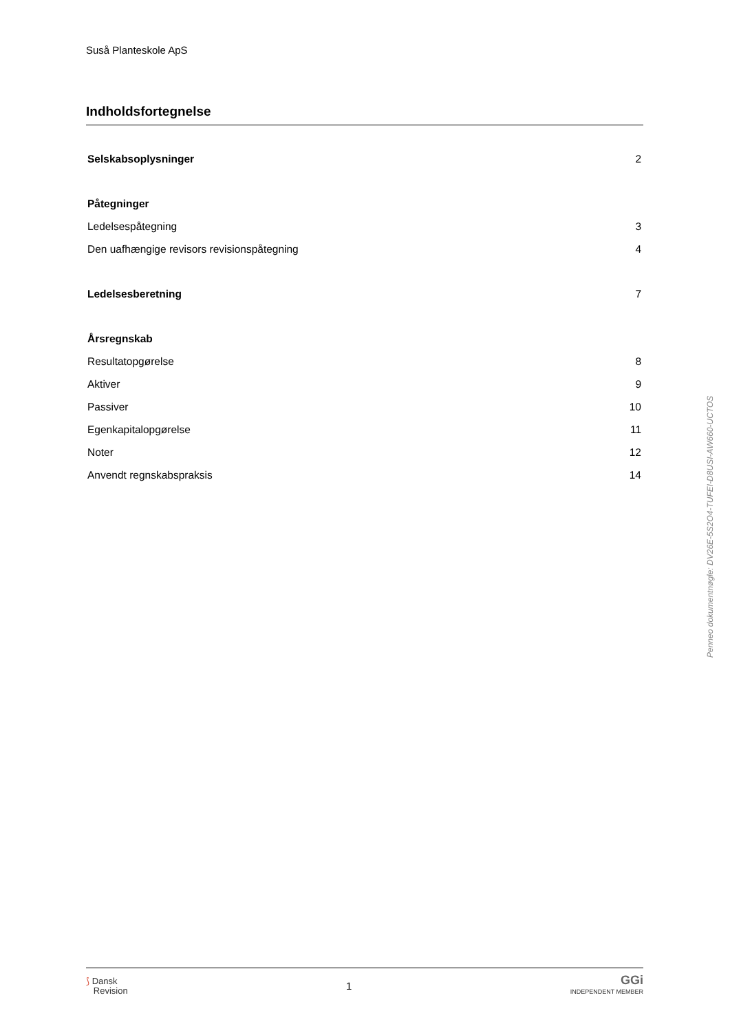Suså Planteskole ApS
Indholdsfortegnelse
Selskabsoplysninger 2
Påtegninger
Ledelsespåtegning 3
Den uafhængige revisors revisionspåtegning 4
Ledelsesberetning 7
Årsregnskab
Resultatopgørelse 8
Aktiver 9
Passiver 10
Egenkapitalopgørelse 11
Noter 12
Anvendt regnskabspraksis 14
Penneo dokumentnøgle: DV26E-5S2O4-TUFEI-D8USI-AW660-UCTOS
⟆ Dansk
Revision
1
GGi
INDEPENDENT MEMBER